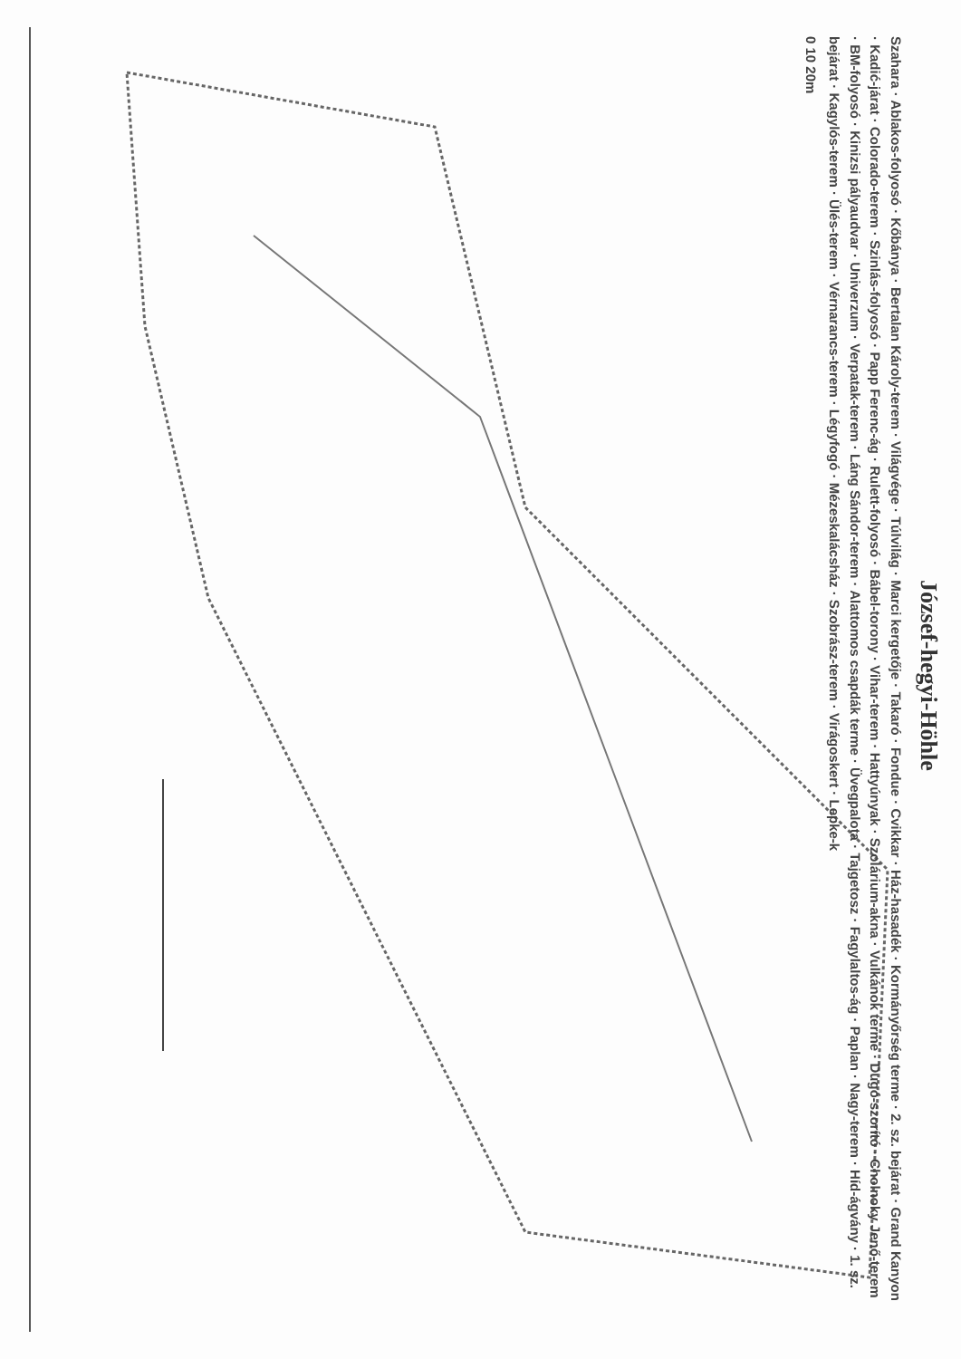József-hegyi-Höhle
Szahara · Ablakos-folyosó · Kőbánya · Bertalan Károly-terem · Világvége · Túlvilág · Marci kergetője · Takaró · Fondue · Cvikkar · Ház-hasadék · Kormányőrség terme · 2. sz. bejárat · Grand Kanyon · Kadić-járat · Colorado-terem · Szinlás-folyosó · Papp Ferenc-ág · Rulett-folyosó · Bábel-torony · Vihar-terem · Hattyúnyak · Szolárium-akna · Vulkánok terme · Dugó-szorító · Cholnoky Jenő-terem · BM-folyosó · Kinizsi pályaudvar · Univerzum · Verpatak-terem · Láng Sándor-terem · Alattomos csapdák terme · Üvegpalota · Tajgetosz · Fagylaltos-ág · Paplan · Nagy-terem · Híd-ágvány · 1. sz. bejárat · Kagylós-terem · Ülés-terem · Vérnarancs-terem · Légyfogó · Mézeskalácsház · Szobrász-terem · Virágoskert · Lepke-k
0 10 20m